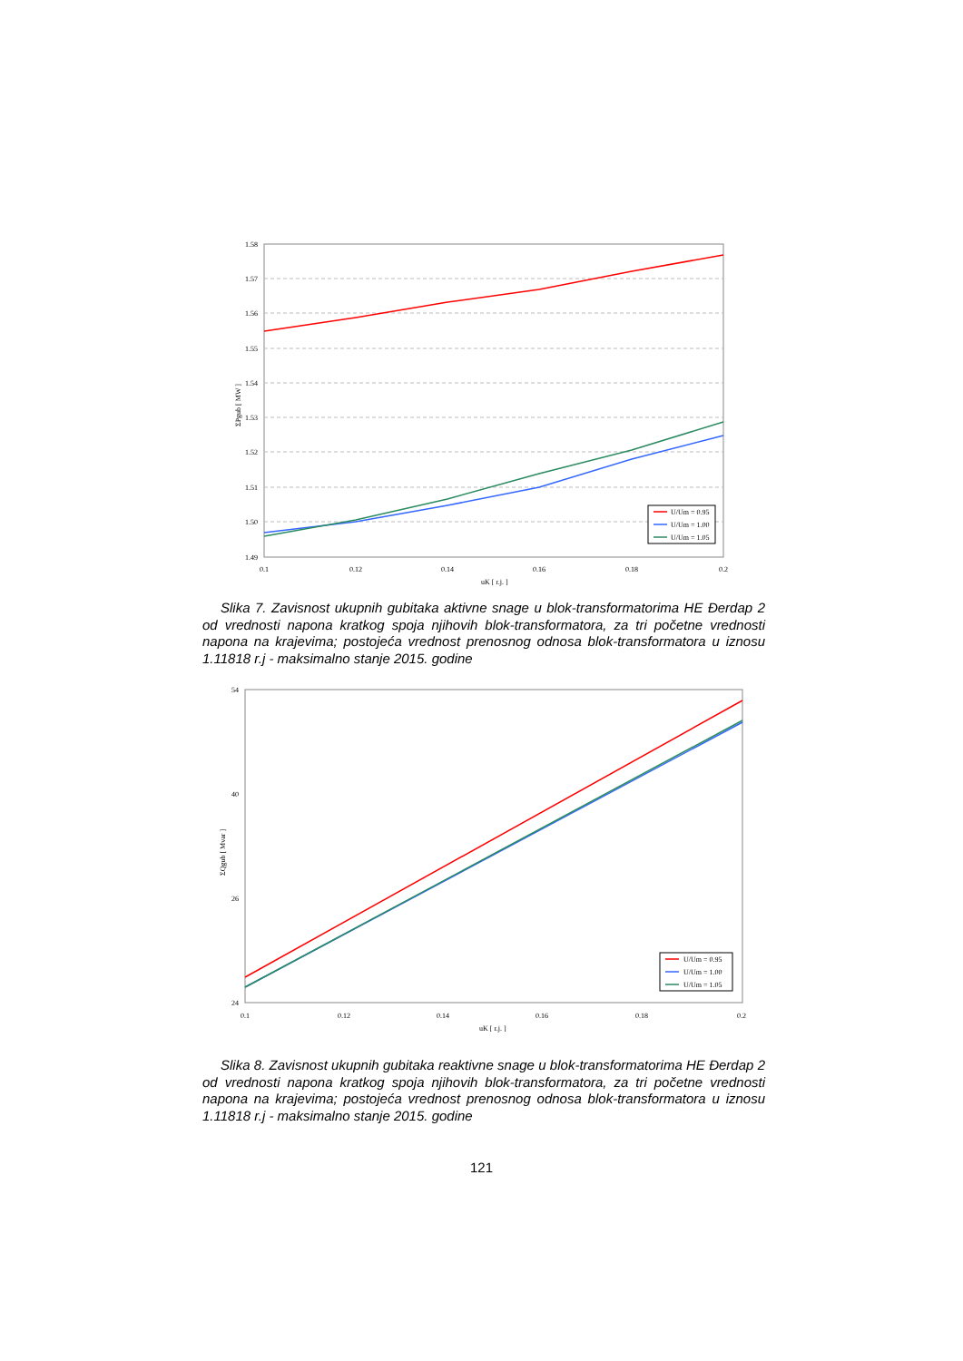1.58
1.57
1.56
1.55
1.54
1.53
1.52
1.51
1.50
1.49
0.1
0.12
0.14
0.16
0.18
0.2
uK [ r.j. ]
ΣPgub [ MW ]
U/Um = 0.95
U/Um = 1.00
U/Um = 1.05
Slika 7. Zavisnost ukupnih gubitaka aktivne snage u blok-transformatorima HE Đerdap 2 od vrednosti napona kratkog spoja njihovih blok-transformatora, za tri početne vrednosti napona na krajevima; postojeća vrednost prenosnog odnosa blok-transformatora u iznosu 1.11818 r.j - maksimalno stanje 2015. godine
54
40
26
24
0.1
0.12
0.14
0.16
0.18
0.2
uK [ r.j. ]
ΣQgub [ Mvar ]
U/Um = 0.95
U/Um = 1.00
U/Um = 1.05
Slika 8. Zavisnost ukupnih gubitaka reaktivne snage u blok-transformatorima HE Đerdap 2 od vrednosti napona kratkog spoja njihovih blok-transformatora, za tri početne vrednosti napona na krajevima; postojeća vrednost prenosnog odnosa blok-transformatora u iznosu 1.11818 r.j - maksimalno stanje 2015. godine
121